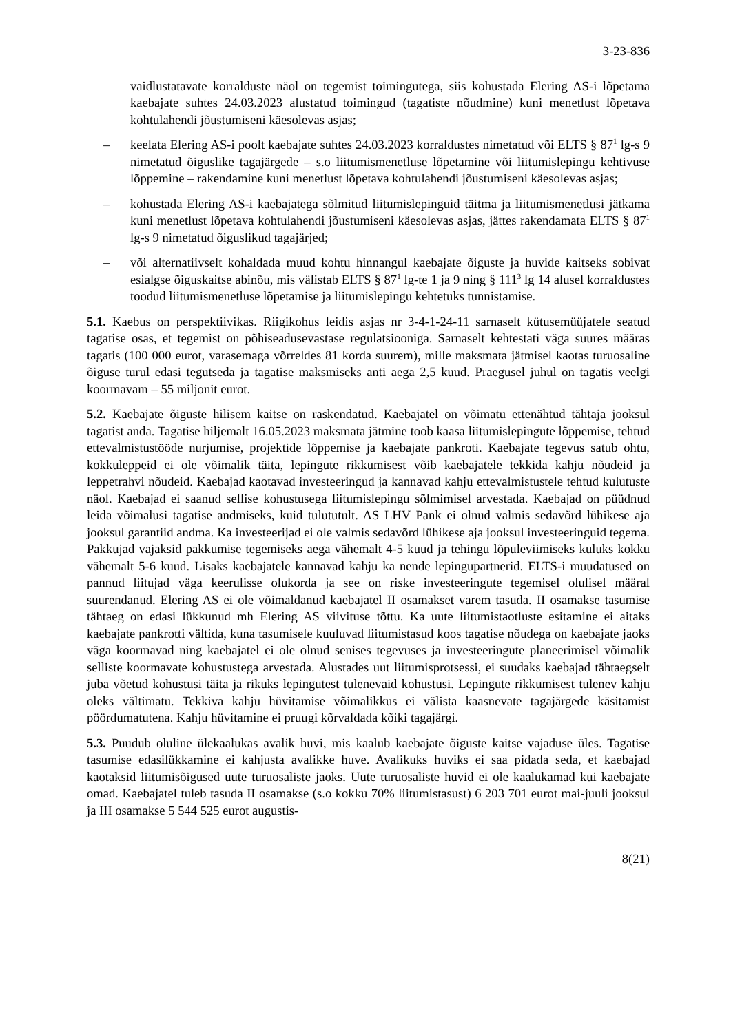3-23-836
vaidlustatavate korralduste näol on tegemist toimingutega, siis kohustada Elering AS-i lõpetama kaebajate suhtes 24.03.2023 alustatud toimingud (tagatiste nõudmine) kuni menetlust lõpetava kohtulahendi jõustumiseni käesolevas asjas;
– keelata Elering AS-i poolt kaebajate suhtes 24.03.2023 korraldustes nimetatud või ELTS § 87<sup>1</sup> lg-s 9 nimetatud õiguslike tagajärgede – s.o liitumismenetluse lõpetamine või liitumislepingu kehtivuse lõppemine – rakendamine kuni menetlust lõpetava kohtulahendi jõustumiseni käesolevas asjas;
– kohustada Elering AS-i kaebajatega sõlmitud liitumislepinguid täitma ja liitumismenetlusi jätkama kuni menetlust lõpetava kohtulahendi jõustumiseni käesolevas asjas, jättes rakendamata ELTS § 87<sup>1</sup> lg-s 9 nimetatud õiguslikud tagajärjed;
– või alternatiivselt kohaldada muud kohtu hinnangul kaebajate õiguste ja huvide kaitseks sobivat esialgse õiguskaitse abinõu, mis välistab ELTS § 87<sup>1</sup> lg-te 1 ja 9 ning § 111<sup>3</sup> lg 14 alusel korraldustes toodud liitumismenetluse lõpetamise ja liitumislepingu kehtetuks tunnistamise.
5.1. Kaebus on perspektiivikas. Riigikohus leidis asjas nr 3-4-1-24-11 sarnaselt kütusemüüjatele seatud tagatise osas, et tegemist on põhiseadusevastase regulatsiooniga. Sarnaselt kehtestati väga suures määras tagatis (100 000 eurot, varasemaga võrreldes 81 korda suurem), mille maksmata jätmisel kaotas turuosaline õiguse turul edasi tegutseda ja tagatise maksmiseks anti aega 2,5 kuud. Praegusel juhul on tagatis veelgi koormavam – 55 miljonit eurot.
5.2. Kaebajate õiguste hilisem kaitse on raskendatud. Kaebajatel on võimatu ettenähtud tähtaja jooksul tagatist anda. Tagatise hiljemalt 16.05.2023 maksmata jätmine toob kaasa liitumislepingute lõppemise, tehtud ettevalmistustööde nurjumise, projektide lõppemise ja kaebajate pankroti. Kaebajate tegevus satub ohtu, kokkuleppeid ei ole võimalik täita, lepingute rikkumisest võib kaebajatele tekkida kahju nõudeid ja leppetrahvi nõudeid. Kaebajad kaotavad investeeringud ja kannavad kahju ettevalmistustele tehtud kulutuste näol. Kaebajad ei saanud sellise kohustusega liitumislepingu sõlmimisel arvestada. Kaebajad on püüdnud leida võimalusi tagatise andmiseks, kuid tulututult. AS LHV Pank ei olnud valmis sedavõrd lühikese aja jooksul garantiid andma. Ka investeerijad ei ole valmis sedavõrd lühikese aja jooksul investeeringuid tegema. Pakkujad vajaksid pakkumise tegemiseks aega vähemalt 4-5 kuud ja tehingu lõpuleviimiseks kuluks kokku vähemalt 5-6 kuud. Lisaks kaebajatele kannavad kahju ka nende lepingupartnerid. ELTS-i muudatused on pannud liitujad väga keerulisse olukorda ja see on riske investeeringute tegemisel olulisel määral suurendanud. Elering AS ei ole võimaldanud kaebajatel II osamakset varem tasuda. II osamakse tasumise tähtaeg on edasi lükkunud mh Elering AS viivituse tõttu. Ka uute liitumistaotluste esitamine ei aitaks kaebajate pankrotti vältida, kuna tasumisele kuuluvad liitumistasud koos tagatise nõudega on kaebajate jaoks väga koormavad ning kaebajatel ei ole olnud senises tegevuses ja investeeringute planeerimisel võimalik selliste koormavate kohustustega arvestada. Alustades uut liitumisprotsessi, ei suudaks kaebajad tähtaegselt juba võetud kohustusi täita ja rikuks lepingutest tulenevaid kohustusi. Lepingute rikkumisest tulenev kahju oleks vältimatu. Tekkiva kahju hüvitamise võimalikkus ei välista kaasnevate tagajärgede käsitamist pöördumatutena. Kahju hüvitamine ei pruugi kõrvaldada kõiki tagajärgi.
5.3. Puudub oluline ülekaalukas avalik huvi, mis kaalub kaebajate õiguste kaitse vajaduse üles. Tagatise tasumise edasilükkamine ei kahjusta avalikke huve. Avalikuks huviks ei saa pidada seda, et kaebajad kaotaksid liitumisõigused uute turuosaliste jaoks. Uute turuosaliste huvid ei ole kaalukamad kui kaebajate omad. Kaebajatel tuleb tasuda II osamakse (s.o kokku 70% liitumistasust) 6 203 701 eurot mai-juuli jooksul ja III osamakse 5 544 525 eurot augustis-
8(21)